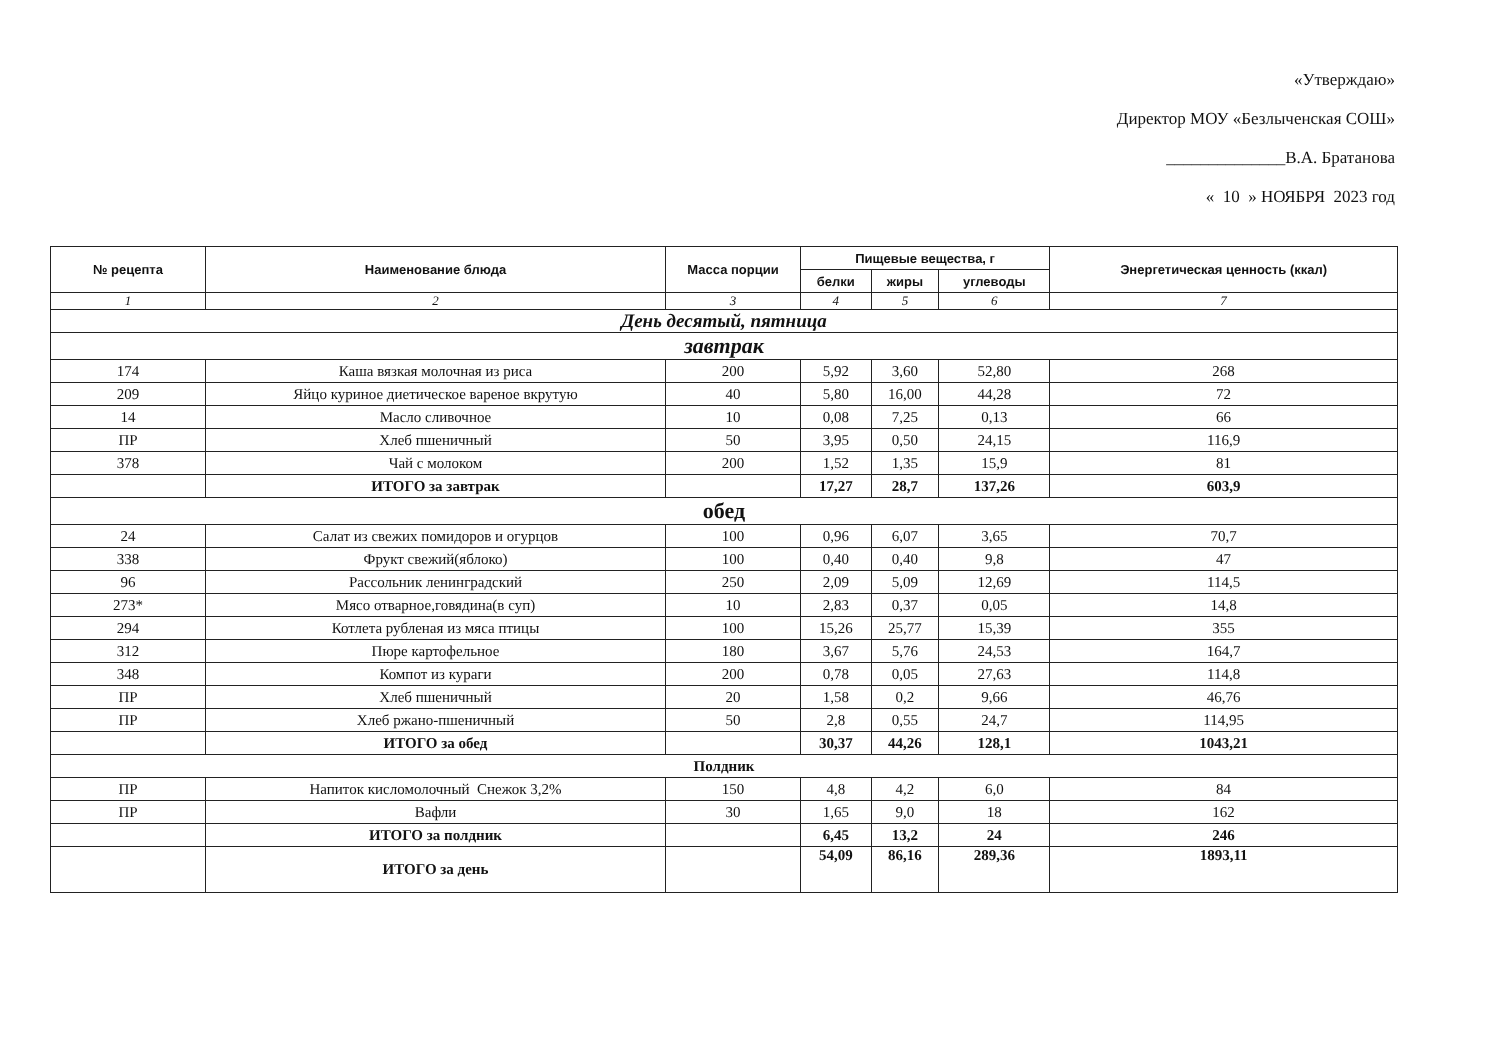«Утверждаю»
Директор МОУ «Безлыченская СОШ»
______________В.А. Братанова
« 10 » НОЯБРЯ 2023 год
| № рецепта | Наименование блюда | Масса порции | Пищевые вещества, г | | | Энергетическая ценность (ккал) |
| --- | --- | --- | --- | --- | --- | --- |
| | | | белки | жиры | углеводы | |
| 1 | 2 | 3 | 4 | 5 | 6 | 7 |
| День десятый, пятница | | | | | | |
| завтрак | | | | | | |
| 174 | Каша вязкая молочная из риса | 200 | 5,92 | 3,60 | 52,80 | 268 |
| 209 | Яйцо куриное диетическое вареное вкрутую | 40 | 5,80 | 16,00 | 44,28 | 72 |
| 14 | Масло сливочное | 10 | 0,08 | 7,25 | 0,13 | 66 |
| ПР | Хлеб пшеничный | 50 | 3,95 | 0,50 | 24,15 | 116,9 |
| 378 | Чай с молоком | 200 | 1,52 | 1,35 | 15,9 | 81 |
| | ИТОГО за завтрак | | 17,27 | 28,7 | 137,26 | 603,9 |
| обед | | | | | | |
| 24 | Салат из свежих помидоров и огурцов | 100 | 0,96 | 6,07 | 3,65 | 70,7 |
| 338 | Фрукт свежий(яблоко) | 100 | 0,40 | 0,40 | 9,8 | 47 |
| 96 | Рассольник ленинградский | 250 | 2,09 | 5,09 | 12,69 | 114,5 |
| 273* | Мясо отварное,говядина(в суп) | 10 | 2,83 | 0,37 | 0,05 | 14,8 |
| 294 | Котлета рубленая из мяса птицы | 100 | 15,26 | 25,77 | 15,39 | 355 |
| 312 | Пюре картофельное | 180 | 3,67 | 5,76 | 24,53 | 164,7 |
| 348 | Компот из кураги | 200 | 0,78 | 0,05 | 27,63 | 114,8 |
| ПР | Хлеб пшеничный | 20 | 1,58 | 0,2 | 9,66 | 46,76 |
| ПР | Хлеб ржано-пшеничный | 50 | 2,8 | 0,55 | 24,7 | 114,95 |
| | ИТОГО за обед | | 30,37 | 44,26 | 128,1 | 1043,21 |
| Полдник | | | | | | |
| ПР | Напиток кисломолочный Снежок 3,2% | 150 | 4,8 | 4,2 | 6,0 | 84 |
| ПР | Вафли | 30 | 1,65 | 9,0 | 18 | 162 |
| | ИТОГО за полдник | | 6,45 | 13,2 | 24 | 246 |
| | ИТОГО за день | | 54,09 | 86,16 | 289,36 | 1893,11 |